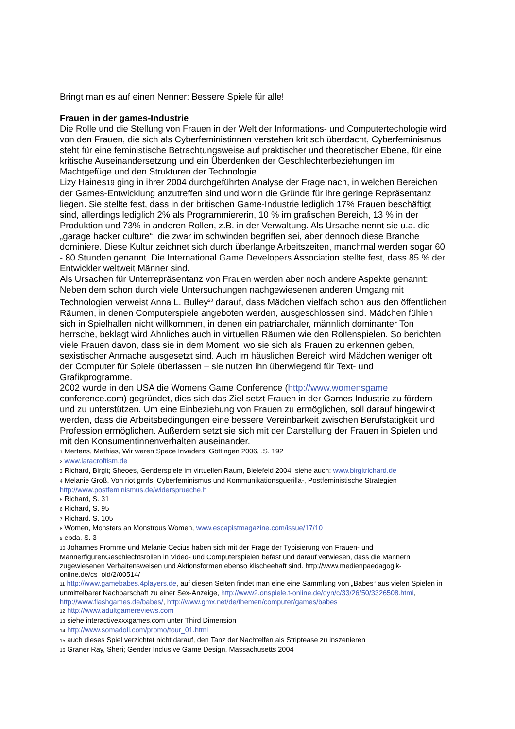Bringt man es auf einen Nenner: Bessere Spiele für alle!
Frauen in der games-Industrie
Die Rolle und die Stellung von Frauen in der Welt der Informations- und Computertechologie wird von den Frauen, die sich als Cyberfeministinnen verstehen kritisch überdacht, Cyberfeminismus steht für eine feministische Betrachtungsweise auf praktischer und theoretischer Ebene, für eine kritische Auseinandersetzung und ein Überdenken der Geschlechterbeziehungen im Machtgefüge und den Strukturen der Technologie.
Lizy Haines19 ging in ihrer 2004 durchgeführten Analyse der Frage nach, in welchen Bereichen der Games-Entwicklung anzutreffen sind und worin die Gründe für ihre geringe Repräsentanz liegen. Sie stellte fest, dass in der britischen Game-Industrie lediglich 17% Frauen beschäftigt sind, allerdings lediglich 2% als Programmiererin, 10 % im grafischen Bereich, 13 % in der Produktion und 73% in anderen Rollen, z.B. in der Verwaltung. Als Ursache nennt sie u.a. die „garage hacker culture“, die zwar im schwinden begriffen sei, aber dennoch diese Branche dominiere. Diese Kultur zeichnet sich durch überlange Arbeitszeiten, manchmal werden sogar 60 - 80 Stunden genannt. Die International Game Developers Association stellte fest, dass 85 % der Entwickler weltweit Männer sind.
Als Ursachen für Unterrepräsentanz von Frauen werden aber noch andere Aspekte genannt: Neben dem schon durch viele Untersuchungen nachgewiesenen anderen Umgang mit Technologien verweist Anna L. Bulley<sup>20</sup> darauf, dass Mädchen vielfach schon aus den öffentlichen Räumen, in denen Computerspiele angeboten werden, ausgeschlossen sind. Mädchen fühlen sich in Spielhallen nicht willkommen, in denen ein patriarchaler, männlich dominanter Ton herrsche, beklagt wird Ähnliches auch in virtuellen Räumen wie den Rollenspielen. So berichten viele Frauen davon, dass sie in dem Moment, wo sie sich als Frauen zu erkennen geben, sexistischer Anmache ausgesetzt sind. Auch im häuslichen Bereich wird Mädchen weniger oft der Computer für Spiele überlassen – sie nutzen ihn überwiegend für Text- und Grafikprogramme.
2002 wurde in den USA die Womens Game Conference (http://www.womensgame conference.com) gegründet, dies sich das Ziel setzt Frauen in der Games Industrie zu fördern und zu unterstützen. Um eine Einbeziehung von Frauen zu ermöglichen, soll darauf hingewirkt werden, dass die Arbeitsbedingungen eine bessere Vereinbarkeit zwischen Berufstätigkeit und Profession ermöglichen. Außerdem setzt sie sich mit der Darstellung der Frauen in Spielen und mit den Konsumentinnenverhalten auseinander.
1 Mertens, Mathias, Wir waren Space Invaders, Göttingen 2006, .S. 192
2 www.laracroftism.de
3 Richard, Birgit; Sheoes, Genderspiele im virtuellen Raum, Bielefeld 2004, siehe auch: www.birgitrichard.de
4 Melanie Groß, Von riot grrrls, Cyberfeminismus und Kommunikationsguerilla-, Postfeministische Strategien http://www.postfeminismus.de/widersprueche.h
5 Richard, S. 31
6 Richard, S. 95
7 Richard, S. 105
8 Women, Monsters an Monstrous Women, www.escapistmagazine.com/issue/17/10
9 ebda. S. 3
10 Johannes Fromme und Melanie Cecius haben sich mit der Frage der Typisierung von Frauen- und MännerfigurenGeschlechtsrollen in Video- und Computerspielen befast und darauf verwiesen, dass die Männern zugewiesenen Verhaltensweisen und Aktionsformen ebenso klischeehaft sind. http://www.medienpaedagogik-online.de/cs_old/2/00514/
11 http://www.gamebabes.4players.de, auf diesen Seiten findet man eine eine Sammlung von „Babes“ aus vielen Spielen in unmittelbarer Nachbarschaft zu einer Sex-Anzeige, http://www2.onspiele.t-online.de/dyn/c/33/26/50/3326508.html, http://www.flashgames.de/babes/, http://www.gmx.net/de/themen/computer/games/babes
12 http://www.adultgamereviews.com
13 siehe interactivexxxgames.com unter Third Dimension
14 http://www.somadoll.com/promo/tour_01.html
15 auch dieses Spiel verzichtet nicht darauf, den Tanz der Nachtelfen als Striptease zu inszenieren
16 Graner Ray, Sheri; Gender Inclusive Game Design, Massachusetts 2004